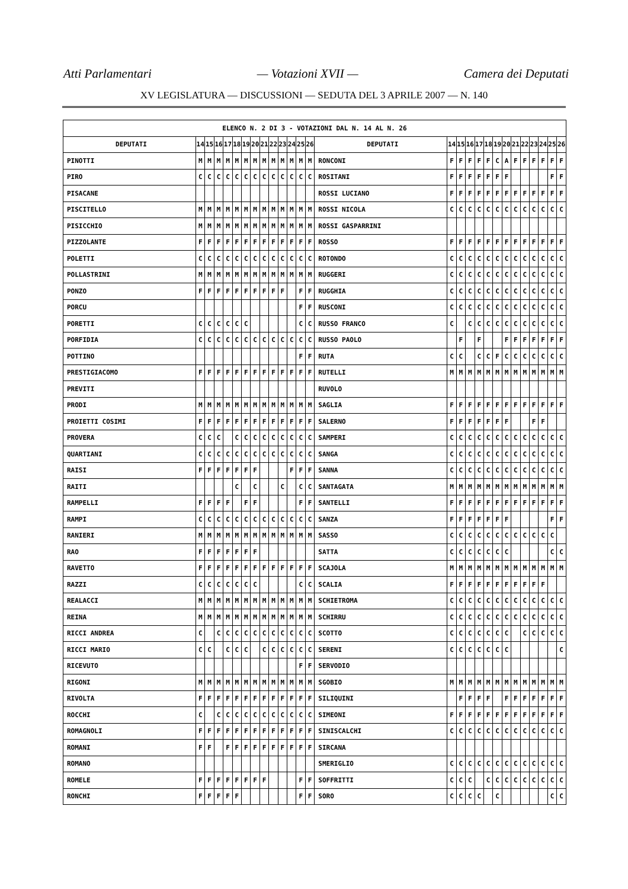Atti Parlamentari — Votazioni XVII — Camera dei Deputati
XV LEGISLATURA — DISCUSSIONI — SEDUTA DEL 3 APRILE 2007 — N. 140
| ELENCO N. 2 DI 3 - VOTAZIONI DAL N. 14 AL N. 26 | | | | | | | | | | | | | | | | | | | | | | | | | | | |
| DEPUTATI | 14 | 15 | 16 | 17 | 18 | 19 | 20 | 21 | 22 | 23 | 24 | 25 | 26 | DEPUTATI | 14 | 15 | 16 | 17 | 18 | 19 | 20 | 21 | 22 | 23 | 24 | 25 | 26 |
| PINOTTI | M | M | M | M | M | M | M | M | M | M | M | M | M | RONCONI | F | F | F | F | F | C | A | F | F | F | F | F | F |
| PIRO | C | C | C | C | C | C | C | C | C | C | C | C | C | ROSITANI | F | F | F | F | F | F | F | | | | | F | F |
| PISACANE | | | | | | | | | | | | | | ROSSI LUCIANO | F | F | F | F | F | F | F | F | F | F | F | F | F |
| PISCITELLO | M | M | M | M | M | M | M | M | M | M | M | M | M | ROSSI NICOLA | C | C | C | C | C | C | C | C | C | C | C | C | C |
| PISICCHIO | M | M | M | M | M | M | M | M | M | M | M | M | M | ROSSI GASPARRINI | | | | | | | | | | | | | |
| PIZZOLANTE | F | F | F | F | F | F | F | F | F | F | F | F | F | ROSSO | F | F | F | F | F | F | F | F | F | F | F | F | F |
| POLETTI | C | C | C | C | C | C | C | C | C | C | C | C | C | ROTONDO | C | C | C | C | C | C | C | C | C | C | C | C | C |
| POLLASTRINI | M | M | M | M | M | M | M | M | M | M | M | M | M | RUGGERI | C | C | C | C | C | C | C | C | C | C | C | C | C |
| PONZO | F | F | F | F | F | F | F | F | F | F | | F | F | RUGGHIA | C | C | C | C | C | C | C | C | C | C | C | C | C |
| PORCU | | | | | | | | | | | | F | F | RUSCONI | C | C | C | C | C | C | C | C | C | C | C | C | C |
| PORETTI | C | C | C | C | C | C | | | | | | C | C | RUSSO FRANCO | C | | C | C | C | C | C | C | C | C | C | C | C |
| PORFIDIA | C | C | C | C | C | C | C | C | C | C | C | C | C | RUSSO PAOLO | | F | | F | | | F | F | F | F | F | F | F |
| POTTINO | | | | | | | | | | | | F | F | RUTA | C | C | | C | C | F | C | C | C | C | C | C | C |
| PRESTIGIACOMO | F | F | F | F | F | F | F | F | F | F | F | F | F | RUTELLI | M | M | M | M | M | M | M | M | M | M | M | M | M |
| PREVITI | | | | | | | | | | | | | | RUVOLO | | | | | | | | | | | | | |
| PRODI | M | M | M | M | M | M | M | M | M | M | M | M | M | SAGLIA | F | F | F | F | F | F | F | F | F | F | F | F | F |
| PROIETTI COSIMI | F | F | F | F | F | F | F | F | F | F | F | F | F | SALERNO | F | F | F | F | F | F | F | | | F | F | | |
| PROVERA | C | C | C | | C | C | C | C | C | C | C | C | C | SAMPERI | C | C | C | C | C | C | C | C | C | C | C | C | C |
| QUARTIANI | C | C | C | C | C | C | C | C | C | C | C | C | C | SANGA | C | C | C | C | C | C | C | C | C | C | C | C | C |
| RAISI | F | F | F | F | F | F | F | | | | F | F | F | SANNA | C | C | C | C | C | C | C | C | C | C | C | C | C |
| RAITI | | | | | C | | C | | | C | | C | C | SANTAGATA | M | M | M | M | M | M | M | M | M | M | M | M | M |
| RAMPELLI | F | F | F | F | | F | F | | | | | F | F | SANTELLI | F | F | F | F | F | F | F | F | F | F | F | F | F |
| RAMPI | C | C | C | C | C | C | C | C | C | C | C | C | C | SANZA | F | F | F | F | F | F | F | | | | | F | F |
| RANIERI | M | M | M | M | M | M | M | M | M | M | M | M | M | SASSO | C | C | C | C | C | C | C | C | C | C | C | C | |
| RAO | F | F | F | F | F | F | F | | | | | | | SATTA | C | C | C | C | C | C | C | | | | | C | C |
| RAVETTO | F | F | F | F | F | F | F | F | F | F | F | F | F | SCAJOLA | M | M | M | M | M | M | M | M | M | M | M | M | M |
| RAZZI | C | C | C | C | C | C | C | | | | | C | C | SCALIA | F | F | F | F | F | F | F | F | F | F | F | | |
| REALACCI | M | M | M | M | M | M | M | M | M | M | M | M | M | SCHIETROMA | C | C | C | C | C | C | C | C | C | C | C | C | C |
| REINA | M | M | M | M | M | M | M | M | M | M | M | M | M | SCHIRRU | C | C | C | C | C | C | C | C | C | C | C | C | C |
| RICCI ANDREA | C | | C | C | C | C | C | C | C | C | C | C | C | SCOTTO | C | C | C | C | C | C | C | | C | C | C | C | C |
| RICCI MARIO | C | C | | C | C | C | | C | C | C | C | C | C | SERENI | C | C | C | C | C | C | C | | | | | | C |
| RICEVUTO | | | | | | | | | | | | F | F | SERVODIO | | | | | | | | | | | | | |
| RIGONI | M | M | M | M | M | M | M | M | M | M | M | M | M | SGOBIO | M | M | M | M | M | M | M | M | M | M | M | M | M |
| RIVOLTA | F | F | F | F | F | F | F | F | F | F | F | F | F | SILIQUINI | | F | F | F | F | | F | F | F | F | F | F | F |
| ROCCHI | C | | C | C | C | C | C | C | C | C | C | C | C | SIMEONI | F | F | F | F | F | F | F | F | F | F | F | F | F |
| ROMAGNOLI | F | F | F | F | F | F | F | F | F | F | F | F | F | SINISCALCHI | C | C | C | C | C | C | C | C | C | C | C | C | C |
| ROMANI | F | F | | F | F | F | F | F | F | F | F | F | F | SIRCANA | | | | | | | | | | | | | |
| ROMANO | | | | | | | | | | | | | | SMERIGLIO | C | C | C | C | C | C | C | C | C | C | C | C | C |
| ROMELE | F | F | F | F | F | F | F | F | | | | F | F | SOFFRITTI | C | C | C | | C | C | C | C | C | C | C | C | C |
| RONCHI | F | F | F | F | F | | | | | | | F | F | SORO | C | C | C | C | | C | | | | | | C | C |